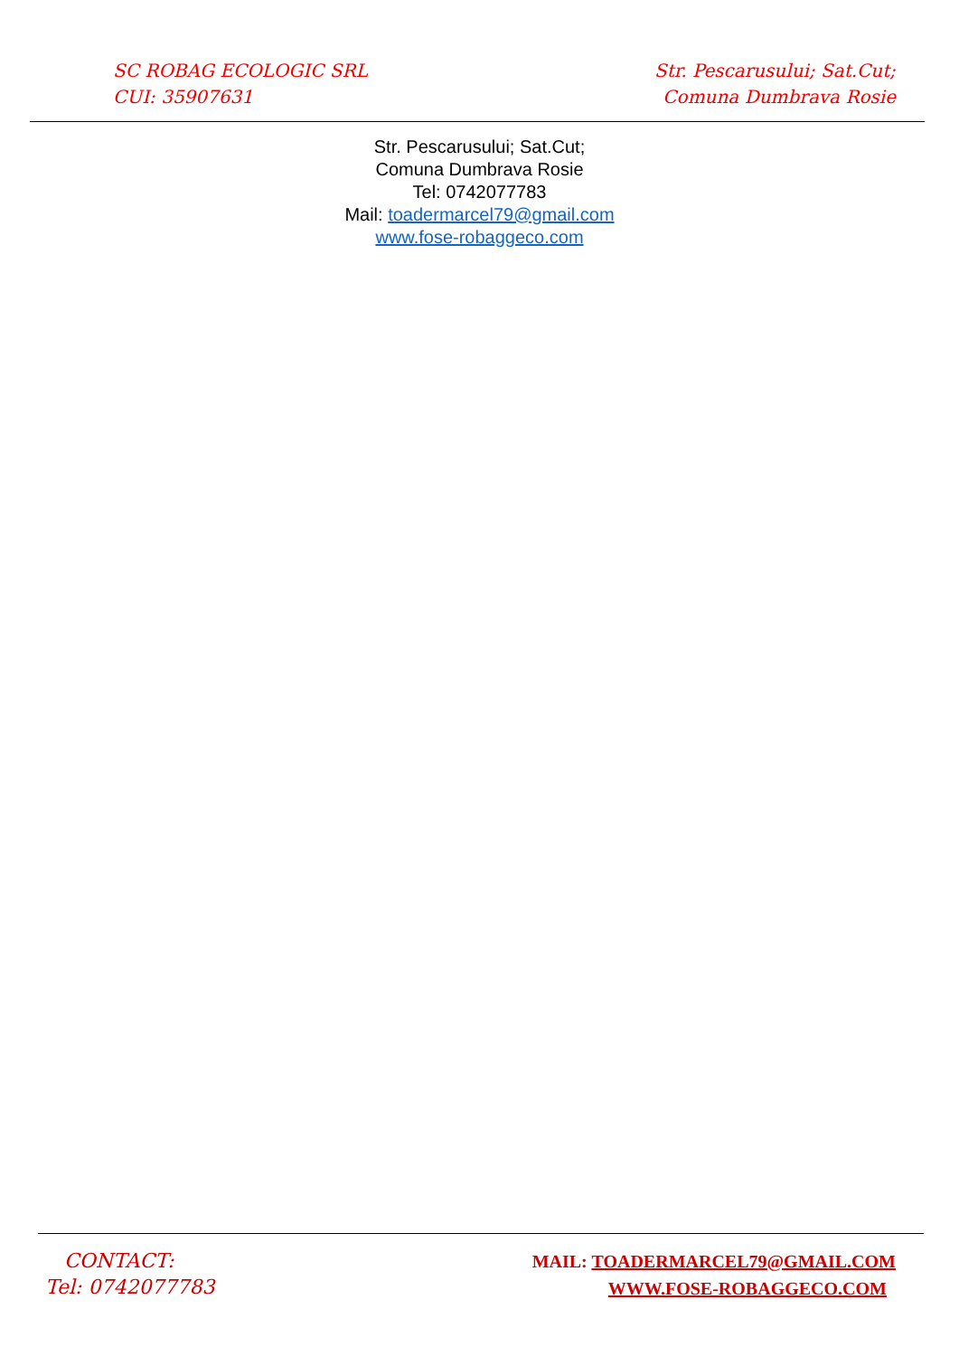SC ROBAG ECOLOGIC SRL
CUI: 35907631
Str. Pescarusului; Sat.Cut;
Comuna Dumbrava Rosie
Str. Pescarusului; Sat.Cut;
Comuna Dumbrava Rosie
Tel: 0742077783
Mail: toadermarcel79@gmail.com
www.fose-robaggeco.com
CONTACT:
Tel: 0742077783
MAIL: TOADERMARCEL79@GMAIL.COM
WWW.FOSE-ROBAGGECO.COM